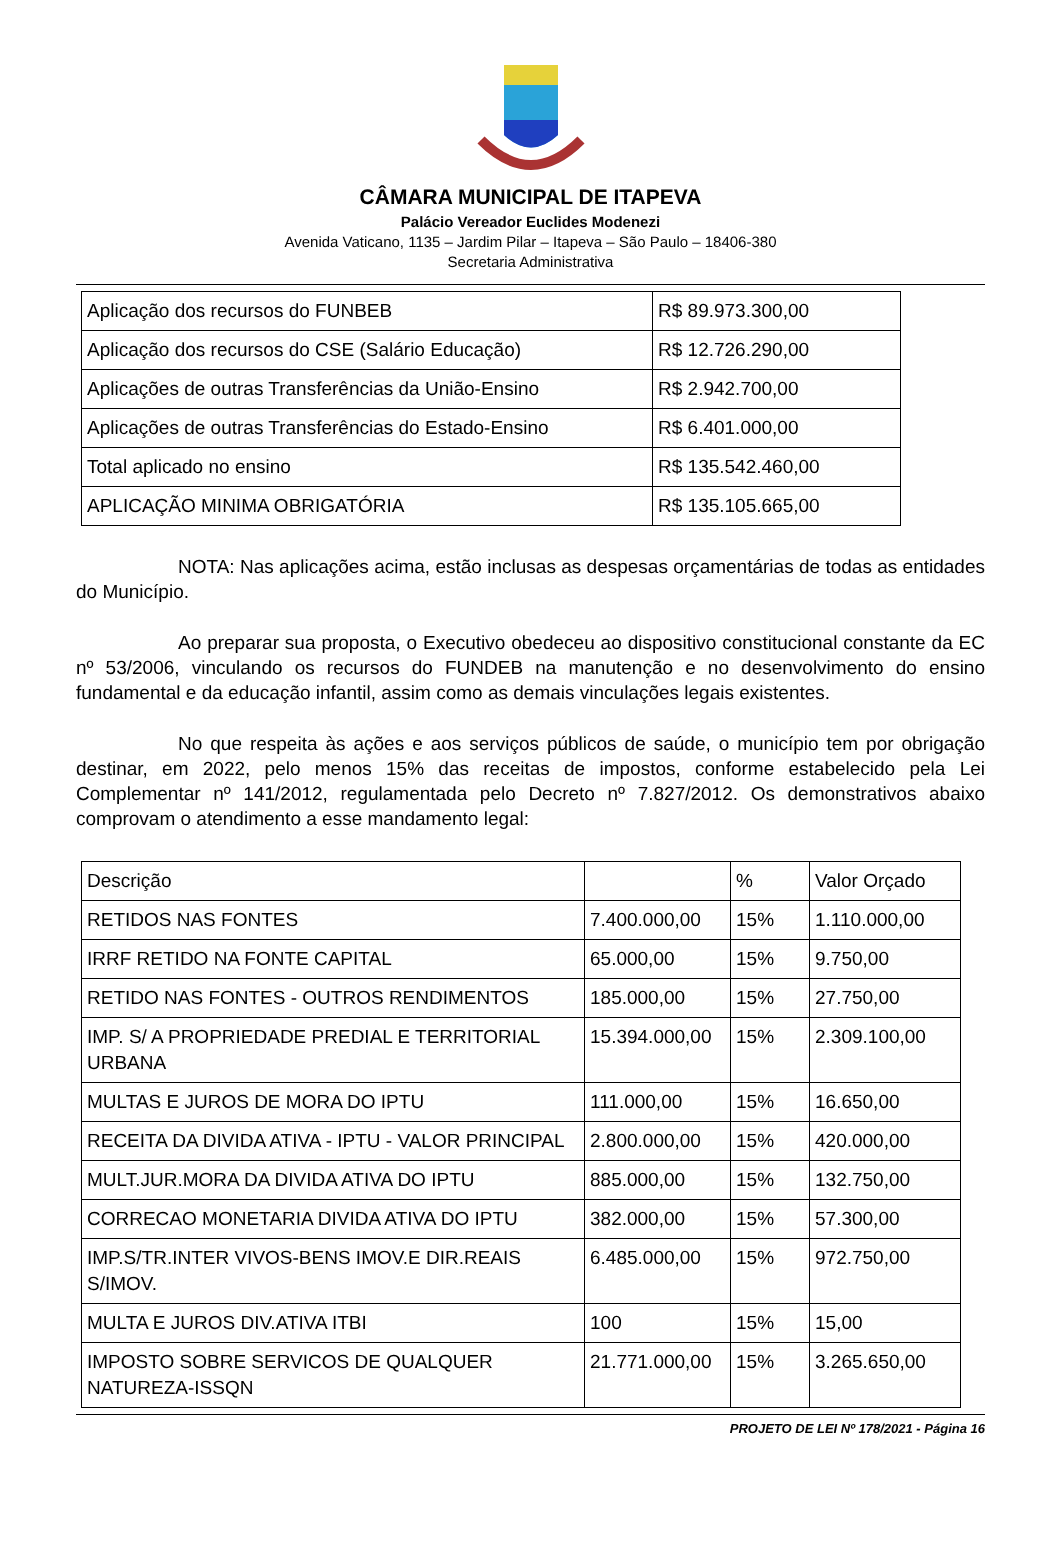CÂMARA MUNICIPAL DE ITAPEVA
Palácio Vereador Euclides Modenezi
Avenida Vaticano, 1135 – Jardim Pilar – Itapeva – São Paulo – 18406-380
Secretaria Administrativa
| Aplicação dos recursos do FUNBEB | R$ 89.973.300,00 |
| Aplicação dos recursos do CSE (Salário Educação) | R$ 12.726.290,00 |
| Aplicações de outras Transferências da União-Ensino | R$ 2.942.700,00 |
| Aplicações de outras Transferências do Estado-Ensino | R$ 6.401.000,00 |
| Total aplicado no ensino | R$ 135.542.460,00 |
| APLICAÇÃO MINIMA OBRIGATÓRIA | R$ 135.105.665,00 |
NOTA: Nas aplicações acima, estão inclusas as despesas orçamentárias de todas as entidades do Município.
Ao preparar sua proposta, o Executivo obedeceu ao dispositivo constitucional constante da EC nº 53/2006, vinculando os recursos do FUNDEB na manutenção e no desenvolvimento do ensino fundamental e da educação infantil, assim como as demais vinculações legais existentes.
No que respeita às ações e aos serviços públicos de saúde, o município tem por obrigação destinar, em 2022, pelo menos 15% das receitas de impostos, conforme estabelecido pela Lei Complementar nº 141/2012, regulamentada pelo Decreto nº 7.827/2012. Os demonstrativos abaixo comprovam o atendimento a esse mandamento legal:
| Descrição | | % | Valor Orçado |
| RETIDOS NAS FONTES | 7.400.000,00 | 15% | 1.110.000,00 |
| IRRF RETIDO NA FONTE CAPITAL | 65.000,00 | 15% | 9.750,00 |
| RETIDO NAS FONTES - OUTROS RENDIMENTOS | 185.000,00 | 15% | 27.750,00 |
| IMP. S/ A PROPRIEDADE PREDIAL E TERRITORIAL URBANA | 15.394.000,00 | 15% | 2.309.100,00 |
| MULTAS E JUROS DE MORA DO IPTU | 111.000,00 | 15% | 16.650,00 |
| RECEITA DA DIVIDA ATIVA - IPTU - VALOR PRINCIPAL | 2.800.000,00 | 15% | 420.000,00 |
| MULT.JUR.MORA DA DIVIDA ATIVA DO IPTU | 885.000,00 | 15% | 132.750,00 |
| CORRECAO MONETARIA DIVIDA ATIVA DO IPTU | 382.000,00 | 15% | 57.300,00 |
| IMP.S/TR.INTER VIVOS-BENS IMOV.E DIR.REAIS S/IMOV. | 6.485.000,00 | 15% | 972.750,00 |
| MULTA E JUROS DIV.ATIVA ITBI | 100 | 15% | 15,00 |
| IMPOSTO SOBRE SERVICOS DE QUALQUER NATUREZA-ISSQN | 21.771.000,00 | 15% | 3.265.650,00 |
PROJETO DE LEI Nº 178/2021 - Página 16